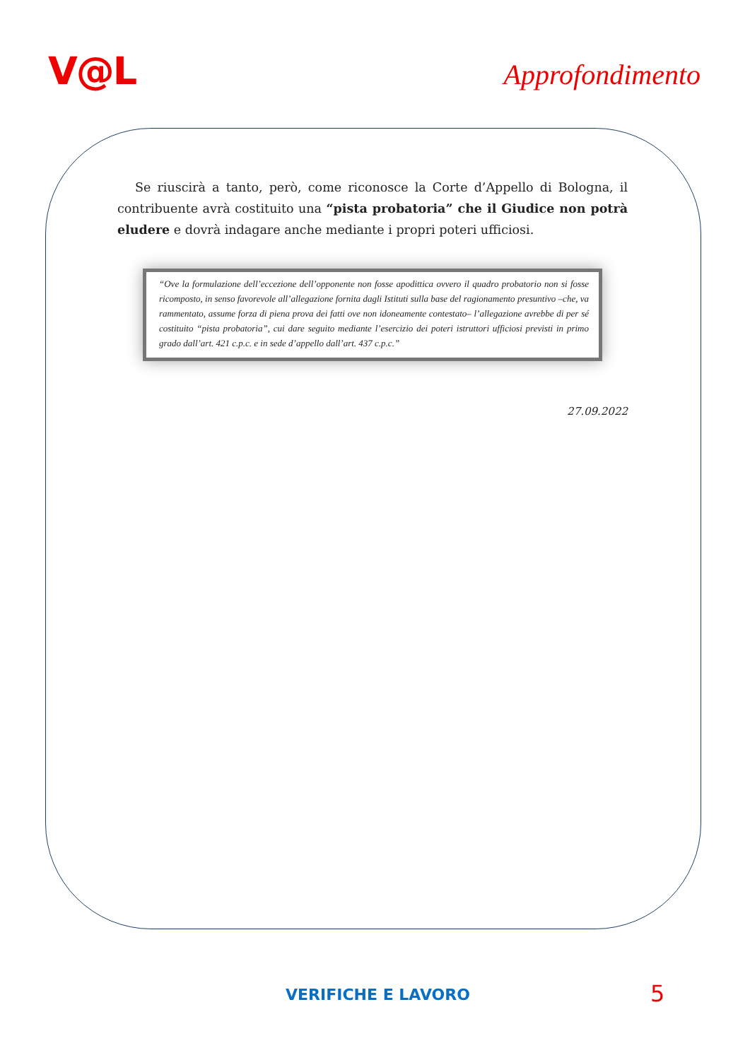V@L
Approfondimento
Se riuscirà a tanto, però, come riconosce la Corte d’Appello di Bologna, il contribuente avrà costituito una “pista probatoria” che il Giudice non potrà eludere e dovrà indagare anche mediante i propri poteri ufficiosi.
“Ove la formulazione dell’eccezione dell’opponente non fosse apodittica ovvero il quadro probatorio non si fosse ricomposto, in senso favorevole all’allegazione fornita dagli Istituti sulla base del ragionamento presuntivo –che, va rammentato, assume forza di piena prova dei fatti ove non idoneamente contestato– l’allegazione avrebbe di per sé costituito “pista probatoria”, cui dare seguito mediante l’esercizio dei poteri istruttori ufficiosi previsti in primo grado dall’art. 421 c.p.c. e in sede d’appello dall’art. 437 c.p.c.”
27.09.2022
VERIFICHE E LAVORO 5